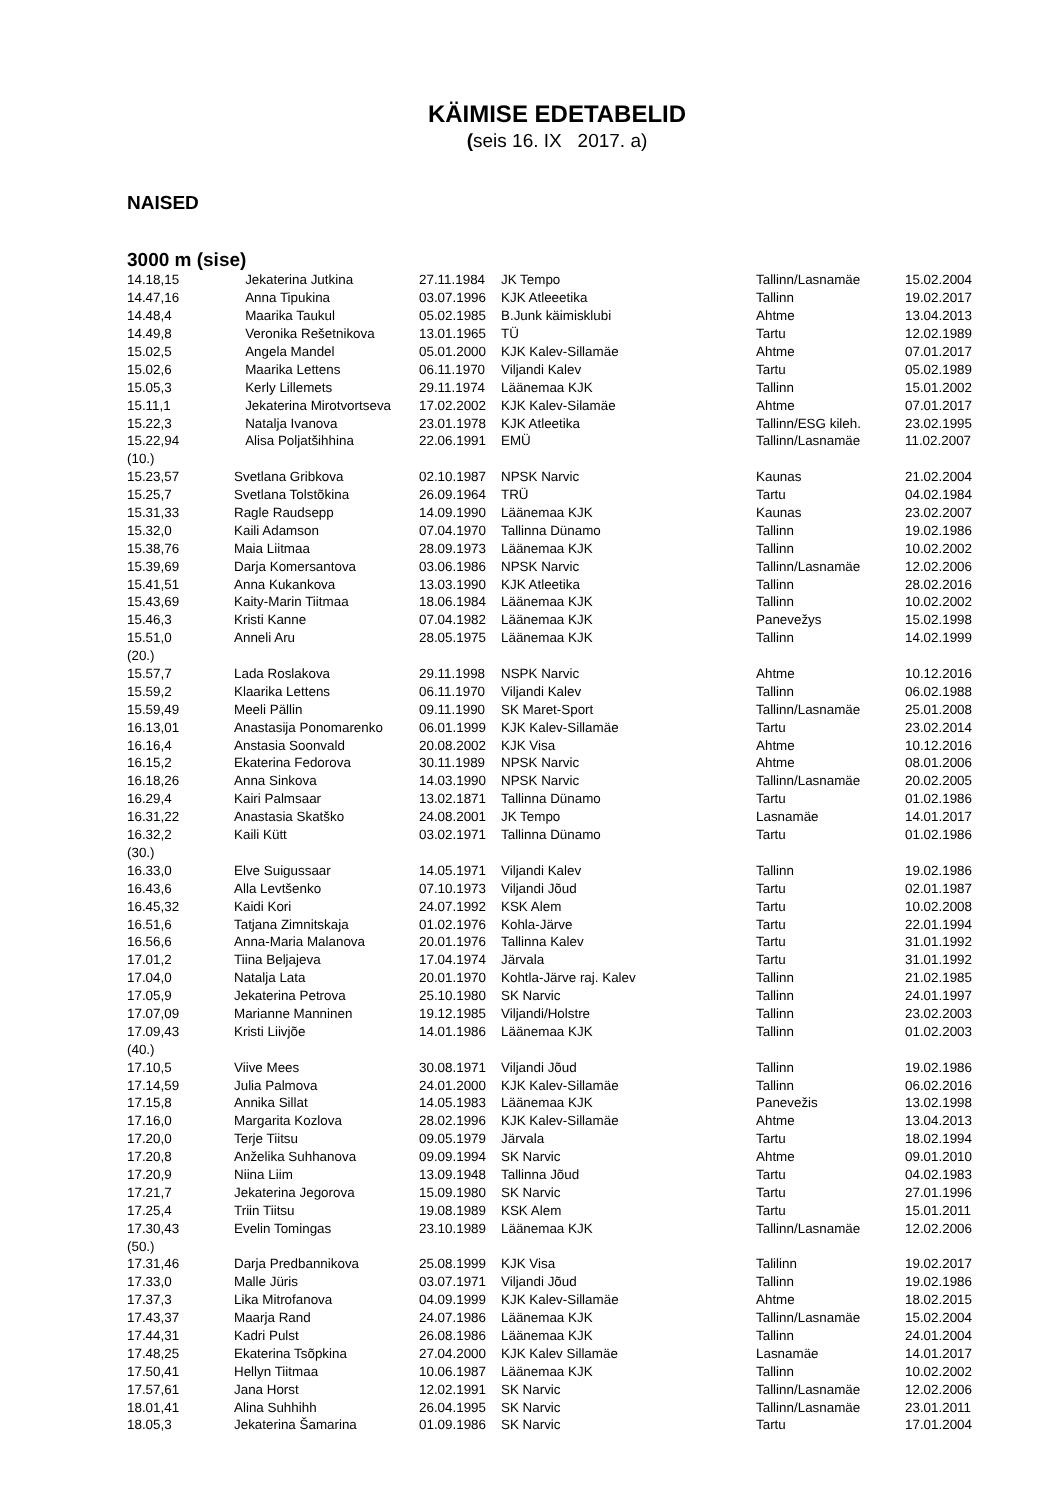KÄIMISE EDETABELID
(seis 16. IX 2017. a)
NAISED
3000 m (sise)
| 14.18,15 | Jekaterina Jutkina | 27.11.1984 | JK Tempo | Tallinn/Lasnamäe | 15.02.2004 |
| 14.47,16 | Anna Tipukina | 03.07.1996 | KJK Atleeetika | Tallinn | 19.02.2017 |
| 14.48,4 | Maarika Taukul | 05.02.1985 | B.Junk käimisklubi | Ahtme | 13.04.2013 |
| 14.49,8 | Veronika Rešetnikova | 13.01.1965 | TÜ | Tartu | 12.02.1989 |
| 15.02,5 | Angela Mandel | 05.01.2000 | KJK Kalev-Sillamäe | Ahtme | 07.01.2017 |
| 15.02,6 | Maarika Lettens | 06.11.1970 | Viljandi Kalev | Tartu | 05.02.1989 |
| 15.05,3 | Kerly Lillemets | 29.11.1974 | Läänemaa KJK | Tallinn | 15.01.2002 |
| 15.11,1 | Jekaterina Mirotvortseva | 17.02.2002 | KJK Kalev-Silamäe | Ahtme | 07.01.2017 |
| 15.22,3 | Natalja Ivanova | 23.01.1978 | KJK Atleetika | Tallinn/ESG kileh. | 23.02.1995 |
| 15.22,94 | Alisa Poljatšihhina | 22.06.1991 | EMÜ | Tallinn/Lasnamäe | 11.02.2007 |
| (10.) | | | | | |
| 15.23,57 | Svetlana Gribkova | 02.10.1987 | NPSK Narvic | Kaunas | 21.02.2004 |
| 15.25,7 | Svetlana Tolstõkina | 26.09.1964 | TRÜ | Tartu | 04.02.1984 |
| 15.31,33 | Ragle Raudsepp | 14.09.1990 | Läänemaa KJK | Kaunas | 23.02.2007 |
| 15.32,0 | Kaili Adamson | 07.04.1970 | Tallinna Dünamo | Tallinn | 19.02.1986 |
| 15.38,76 | Maia Liitmaa | 28.09.1973 | Läänemaa KJK | Tallinn | 10.02.2002 |
| 15.39,69 | Darja Komersantova | 03.06.1986 | NPSK Narvic | Tallinn/Lasnamäe | 12.02.2006 |
| 15.41,51 | Anna Kukankova | 13.03.1990 | KJK Atleetika | Tallinn | 28.02.2016 |
| 15.43,69 | Kaity-Marin Tiitmaa | 18.06.1984 | Läänemaa KJK | Tallinn | 10.02.2002 |
| 15.46,3 | Kristi Kanne | 07.04.1982 | Läänemaa KJK | Panevežys | 15.02.1998 |
| 15.51,0 | Anneli Aru | 28.05.1975 | Läänemaa KJK | Tallinn | 14.02.1999 |
| (20.) | | | | | |
| 15.57,7 | Lada Roslakova | 29.11.1998 | NSPK Narvic | Ahtme | 10.12.2016 |
| 15.59,2 | Klaarika Lettens | 06.11.1970 | Viljandi Kalev | Tallinn | 06.02.1988 |
| 15.59,49 | Meeli Pällin | 09.11.1990 | SK Maret-Sport | Tallinn/Lasnamäe | 25.01.2008 |
| 16.13,01 | Anastasija Ponomarenko | 06.01.1999 | KJK Kalev-Sillamäe | Tartu | 23.02.2014 |
| 16.16,4 | Anstasia Soonvald | 20.08.2002 | KJK Visa | Ahtme | 10.12.2016 |
| 16.15,2 | Ekaterina Fedorova | 30.11.1989 | NPSK Narvic | Ahtme | 08.01.2006 |
| 16.18,26 | Anna Sinkova | 14.03.1990 | NPSK Narvic | Tallinn/Lasnamäe | 20.02.2005 |
| 16.29,4 | Kairi Palmsaar | 13.02.1871 | Tallinna Dünamo | Tartu | 01.02.1986 |
| 16.31,22 | Anastasia Skatško | 24.08.2001 | JK Tempo | Lasnamäe | 14.01.2017 |
| 16.32,2 | Kaili Kütt | 03.02.1971 | Tallinna Dünamo | Tartu | 01.02.1986 |
| (30.) | | | | | |
| 16.33,0 | Elve Suigussaar | 14.05.1971 | Viljandi Kalev | Tallinn | 19.02.1986 |
| 16.43,6 | Alla Levtšenko | 07.10.1973 | Viljandi Jõud | Tartu | 02.01.1987 |
| 16.45,32 | Kaidi Kori | 24.07.1992 | KSK Alem | Tartu | 10.02.2008 |
| 16.51,6 | Tatjana Zimnitskaja | 01.02.1976 | Kohla-Järve | Tartu | 22.01.1994 |
| 16.56,6 | Anna-Maria Malanova | 20.01.1976 | Tallinna Kalev | Tartu | 31.01.1992 |
| 17.01,2 | Tiina Beljajeva | 17.04.1974 | Järvala | Tartu | 31.01.1992 |
| 17.04,0 | Natalja Lata | 20.01.1970 | Kohtla-Järve raj. Kalev | Tallinn | 21.02.1985 |
| 17.05,9 | Jekaterina Petrova | 25.10.1980 | SK Narvic | Tallinn | 24.01.1997 |
| 17.07,09 | Marianne Manninen | 19.12.1985 | Viljandi/Holstre | Tallinn | 23.02.2003 |
| 17.09,43 | Kristi Liivjõe | 14.01.1986 | Läänemaa KJK | Tallinn | 01.02.2003 |
| (40.) | | | | | |
| 17.10,5 | Viive Mees | 30.08.1971 | Viljandi Jõud | Tallinn | 19.02.1986 |
| 17.14,59 | Julia Palmova | 24.01.2000 | KJK Kalev-Sillamäe | Tallinn | 06.02.2016 |
| 17.15,8 | Annika Sillat | 14.05.1983 | Läänemaa KJK | Panevežis | 13.02.1998 |
| 17.16,0 | Margarita Kozlova | 28.02.1996 | KJK Kalev-Sillamäe | Ahtme | 13.04.2013 |
| 17.20,0 | Terje Tiitsu | 09.05.1979 | Järvala | Tartu | 18.02.1994 |
| 17.20,8 | Anželika Suhhanova | 09.09.1994 | SK Narvic | Ahtme | 09.01.2010 |
| 17.20,9 | Niina Liim | 13.09.1948 | Tallinna Jõud | Tartu | 04.02.1983 |
| 17.21,7 | Jekaterina Jegorova | 15.09.1980 | SK Narvic | Tartu | 27.01.1996 |
| 17.25,4 | Triin Tiitsu | 19.08.1989 | KSK Alem | Tartu | 15.01.2011 |
| 17.30,43 | Evelin Tomingas | 23.10.1989 | Läänemaa KJK | Tallinn/Lasnamäe | 12.02.2006 |
| (50.) | | | | | |
| 17.31,46 | Darja Predbannikova | 25.08.1999 | KJK Visa | Talilinn | 19.02.2017 |
| 17.33,0 | Malle Jüris | 03.07.1971 | Viljandi Jõud | Tallinn | 19.02.1986 |
| 17.37,3 | Lika Mitrofanova | 04.09.1999 | KJK Kalev-Sillamäe | Ahtme | 18.02.2015 |
| 17.43,37 | Maarja Rand | 24.07.1986 | Läänemaa KJK | Tallinn/Lasnamäe | 15.02.2004 |
| 17.44,31 | Kadri Pulst | 26.08.1986 | Läänemaa KJK | Tallinn | 24.01.2004 |
| 17.48,25 | Ekaterina Tsõpkina | 27.04.2000 | KJK Kalev Sillamäe | Lasnamäe | 14.01.2017 |
| 17.50,41 | Hellyn Tiitmaa | 10.06.1987 | Läänemaa KJK | Tallinn | 10.02.2002 |
| 17.57,61 | Jana Horst | 12.02.1991 | SK Narvic | Tallinn/Lasnamäe | 12.02.2006 |
| 18.01,41 | Alina Suhhihh | 26.04.1995 | SK Narvic | Tallinn/Lasnamäe | 23.01.2011 |
| 18.05,3 | Jekaterina Šamarina | 01.09.1986 | SK Narvic | Tartu | 17.01.2004 |